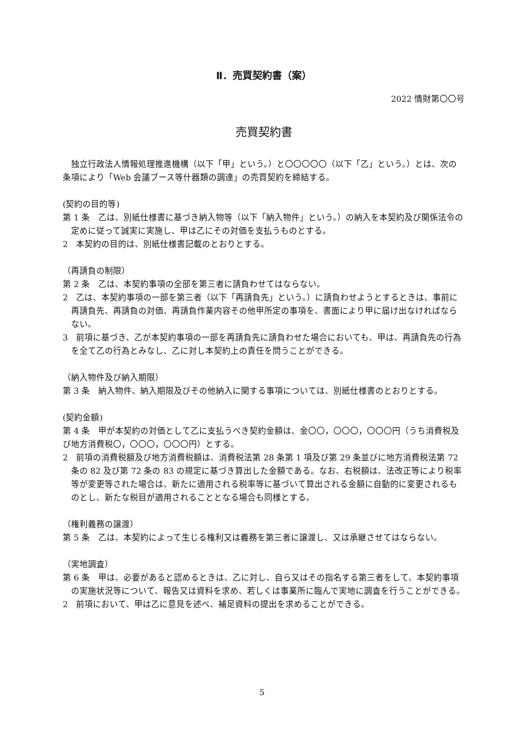Ⅱ．売買契約書（案）
2022 情財第〇〇号
売買契約書
　独立行政法人情報処理推進機構（以下「甲」という。）と〇〇〇〇〇（以下「乙」という。）とは、次の条項により「Web 会議ブース等什器類の調達」の売買契約を締結する。
(契約の目的等)
第 1 条　乙は、別紙仕様書に基づき納入物等（以下「納入物件」という。）の納入を本契約及び関係法令の定めに従って誠実に実施し、甲は乙にその対価を支払うものとする。
2　本契約の目的は、別紙仕様書記載のとおりとする。
（再請負の制限）
第 2 条　乙は、本契約事項の全部を第三者に請負わせてはならない。
2　乙は、本契約事項の一部を第三者（以下「再請負先」という。）に請負わせようとするときは、事前に再請負先、再請負の対価、再請負作業内容その他甲所定の事項を、書面により甲に届け出なければならない。
3　前項に基づき、乙が本契約事項の一部を再請負先に請負わせた場合においても、甲は、再請負先の行為を全て乙の行為とみなし、乙に対し本契約上の責任を問うことができる。
（納入物件及び納入期限）
第 3 条　納入物件、納入期限及びその他納入に関する事項については、別紙仕様書のとおりとする。
(契約金額)
第 4 条　甲が本契約の対価として乙に支払うべき契約金額は、金〇〇，〇〇〇，〇〇〇円（うち消費税及び地方消費税〇，〇〇〇，〇〇〇円）とする。
2　前項の消費税額及び地方消費税額は、消費税法第 28 条第 1 項及び第 29 条並びに地方消費税法第 72 条の 82 及び第 72 条の 83 の規定に基づき算出した金額である。なお、右税額は、法改正等により税率等が変更等された場合は、新たに適用される税率等に基づいて算出される金額に自動的に変更されるものとし、新たな税目が適用されることとなる場合も同様とする。
（権利義務の譲渡）
第 5 条　乙は、本契約によって生じる権利又は義務を第三者に譲渡し、又は承継させてはならない。
（実地調査）
第 6 条　甲は、必要があると認めるときは、乙に対し、自ら又はその指名する第三者をして、本契約事項の実施状況等について、報告又は資料を求め、若しくは事業所に臨んで実地に調査を行うことができる。
2　前項において、甲は乙に意見を述べ、補足資料の提出を求めることができる。
5